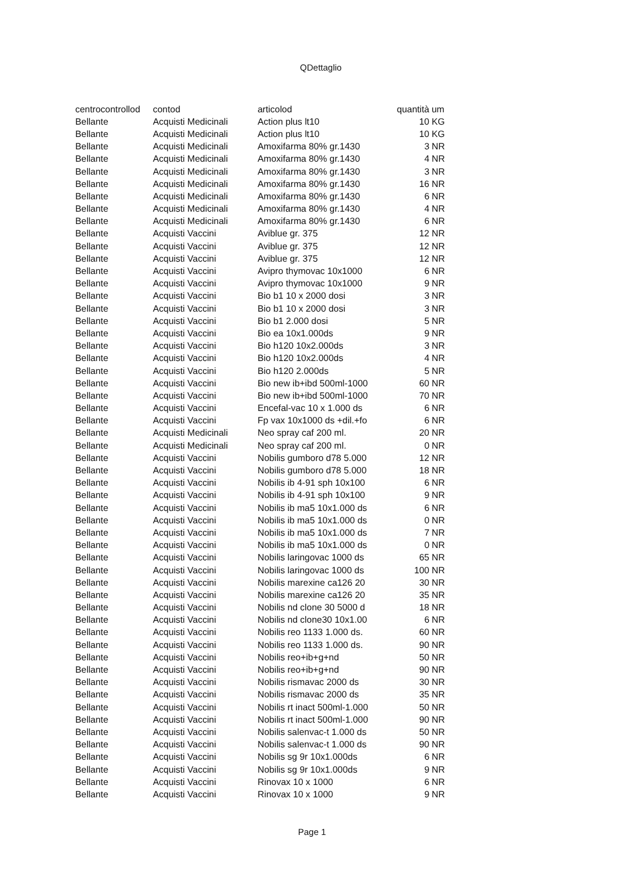QDettaglio
| centrocontrollod | contod | articolod | quantità | um |
| --- | --- | --- | --- | --- |
| Bellante | Acquisti Medicinali | Action plus lt10 | 10 | KG |
| Bellante | Acquisti Medicinali | Action plus lt10 | 10 | KG |
| Bellante | Acquisti Medicinali | Amoxifarma 80% gr.1430 | 3 | NR |
| Bellante | Acquisti Medicinali | Amoxifarma 80% gr.1430 | 4 | NR |
| Bellante | Acquisti Medicinali | Amoxifarma 80% gr.1430 | 3 | NR |
| Bellante | Acquisti Medicinali | Amoxifarma 80% gr.1430 | 16 | NR |
| Bellante | Acquisti Medicinali | Amoxifarma 80% gr.1430 | 6 | NR |
| Bellante | Acquisti Medicinali | Amoxifarma 80% gr.1430 | 4 | NR |
| Bellante | Acquisti Medicinali | Amoxifarma 80% gr.1430 | 6 | NR |
| Bellante | Acquisti Vaccini | Aviblue gr. 375 | 12 | NR |
| Bellante | Acquisti Vaccini | Aviblue gr. 375 | 12 | NR |
| Bellante | Acquisti Vaccini | Aviblue gr. 375 | 12 | NR |
| Bellante | Acquisti Vaccini | Avipro thymovac 10x1000 | 6 | NR |
| Bellante | Acquisti Vaccini | Avipro thymovac 10x1000 | 9 | NR |
| Bellante | Acquisti Vaccini | Bio b1 10 x 2000 dosi | 3 | NR |
| Bellante | Acquisti Vaccini | Bio b1 10 x 2000 dosi | 3 | NR |
| Bellante | Acquisti Vaccini | Bio b1 2.000 dosi | 5 | NR |
| Bellante | Acquisti Vaccini | Bio ea 10x1.000ds | 9 | NR |
| Bellante | Acquisti Vaccini | Bio h120 10x2.000ds | 3 | NR |
| Bellante | Acquisti Vaccini | Bio h120 10x2.000ds | 4 | NR |
| Bellante | Acquisti Vaccini | Bio h120 2.000ds | 5 | NR |
| Bellante | Acquisti Vaccini | Bio new ib+ibd 500ml-1000 | 60 | NR |
| Bellante | Acquisti Vaccini | Bio new ib+ibd 500ml-1000 | 70 | NR |
| Bellante | Acquisti Vaccini | Encefal-vac 10 x 1.000 ds | 6 | NR |
| Bellante | Acquisti Vaccini | Fp vax 10x1000 ds +dil.+fo | 6 | NR |
| Bellante | Acquisti Medicinali | Neo spray caf 200 ml. | 20 | NR |
| Bellante | Acquisti Medicinali | Neo spray caf 200 ml. | 0 | NR |
| Bellante | Acquisti Vaccini | Nobilis gumboro d78 5.000 | 12 | NR |
| Bellante | Acquisti Vaccini | Nobilis gumboro d78 5.000 | 18 | NR |
| Bellante | Acquisti Vaccini | Nobilis ib 4-91 sph 10x100 | 6 | NR |
| Bellante | Acquisti Vaccini | Nobilis ib 4-91 sph 10x100 | 9 | NR |
| Bellante | Acquisti Vaccini | Nobilis ib ma5 10x1.000 ds | 6 | NR |
| Bellante | Acquisti Vaccini | Nobilis ib ma5 10x1.000 ds | 0 | NR |
| Bellante | Acquisti Vaccini | Nobilis ib ma5 10x1.000 ds | 7 | NR |
| Bellante | Acquisti Vaccini | Nobilis ib ma5 10x1.000 ds | 0 | NR |
| Bellante | Acquisti Vaccini | Nobilis laringovac 1000 ds | 65 | NR |
| Bellante | Acquisti Vaccini | Nobilis laringovac 1000 ds | 100 | NR |
| Bellante | Acquisti Vaccini | Nobilis marexine ca126 20 | 30 | NR |
| Bellante | Acquisti Vaccini | Nobilis marexine ca126 20 | 35 | NR |
| Bellante | Acquisti Vaccini | Nobilis nd clone 30 5000 d | 18 | NR |
| Bellante | Acquisti Vaccini | Nobilis nd clone30 10x1.00 | 6 | NR |
| Bellante | Acquisti Vaccini | Nobilis reo 1133 1.000 ds. | 60 | NR |
| Bellante | Acquisti Vaccini | Nobilis reo 1133 1.000 ds. | 90 | NR |
| Bellante | Acquisti Vaccini | Nobilis reo+ib+g+nd | 50 | NR |
| Bellante | Acquisti Vaccini | Nobilis reo+ib+g+nd | 90 | NR |
| Bellante | Acquisti Vaccini | Nobilis rismavac 2000 ds | 30 | NR |
| Bellante | Acquisti Vaccini | Nobilis rismavac 2000 ds | 35 | NR |
| Bellante | Acquisti Vaccini | Nobilis rt inact 500ml-1.000 | 50 | NR |
| Bellante | Acquisti Vaccini | Nobilis rt inact 500ml-1.000 | 90 | NR |
| Bellante | Acquisti Vaccini | Nobilis salenvac-t 1.000 ds | 50 | NR |
| Bellante | Acquisti Vaccini | Nobilis salenvac-t 1.000 ds | 90 | NR |
| Bellante | Acquisti Vaccini | Nobilis sg 9r 10x1.000ds | 6 | NR |
| Bellante | Acquisti Vaccini | Nobilis sg 9r 10x1.000ds | 9 | NR |
| Bellante | Acquisti Vaccini | Rinovax 10 x 1000 | 6 | NR |
| Bellante | Acquisti Vaccini | Rinovax 10 x 1000 | 9 | NR |
Page 1